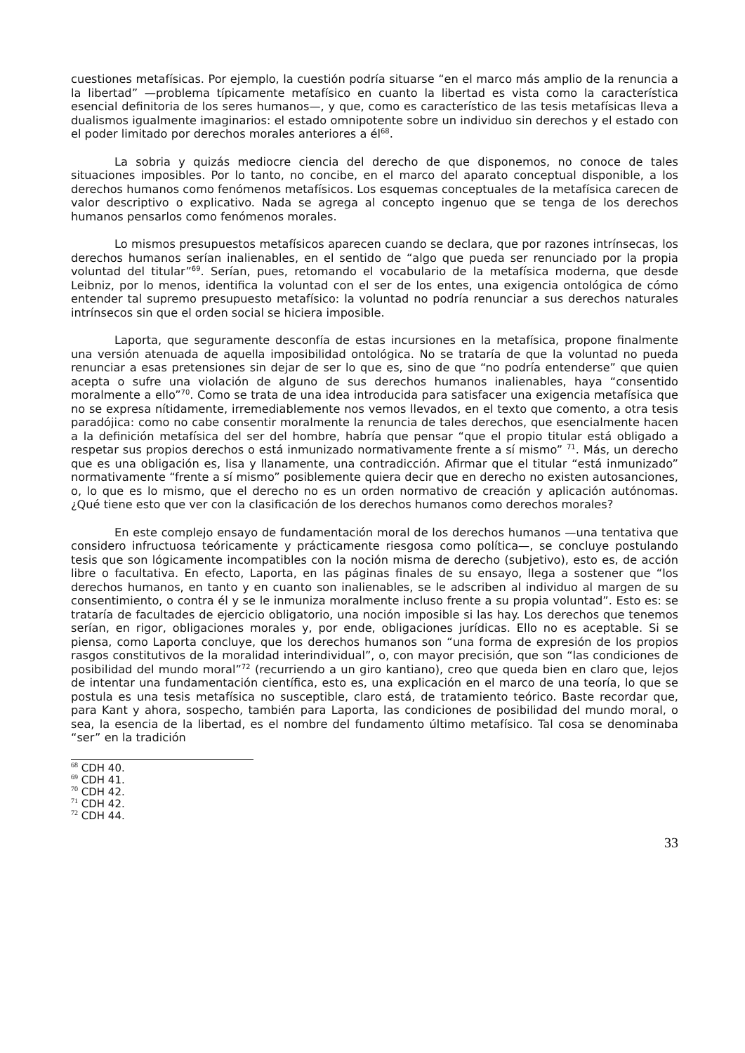cuestiones metafísicas. Por ejemplo, la cuestión podría situarse “en el marco más amplio de la renuncia a la libertad” —problema típicamente metafísico en cuanto la libertad es vista como la característica esencial definitoria de los seres humanos—, y que, como es característico de las tesis metafísicas lleva a dualismos igualmente imaginarios: el estado omnipotente sobre un individuo sin derechos y el estado con el poder limitado por derechos morales anteriores a él<sup>68</sup>.
La sobria y quizás mediocre ciencia del derecho de que disponemos, no conoce de tales situaciones imposibles. Por lo tanto, no concibe, en el marco del aparato conceptual disponible, a los derechos humanos como fenómenos metafísicos. Los esquemas conceptuales de la metafísica carecen de valor descriptivo o explicativo. Nada se agrega al concepto ingenuo que se tenga de los derechos humanos pensarlos como fenómenos morales.
Lo mismos presupuestos metafísicos aparecen cuando se declara, que por razones intrínsecas, los derechos humanos serían inalienables, en el sentido de “algo que pueda ser renunciado por la propia voluntad del titular”<sup>69</sup>. Serían, pues, retomando el vocabulario de la metafísica moderna, que desde Leibniz, por lo menos, identifica la voluntad con el ser de los entes, una exigencia ontológica de cómo entender tal supremo presupuesto metafísico: la voluntad no podría renunciar a sus derechos naturales intrínsecos sin que el orden social se hiciera imposible.
Laporta, que seguramente desconfía de estas incursiones en la metafísica, propone finalmente una versión atenuada de aquella imposibilidad ontológica. No se trataría de que la voluntad no pueda renunciar a esas pretensiones sin dejar de ser lo que es, sino de que “no podría entenderse” que quien acepta o sufre una violación de alguno de sus derechos humanos inalienables, haya “consentido moralmente a ello”<sup>70</sup>. Como se trata de una idea introducida para satisfacer una exigencia metafísica que no se expresa nítidamente, irremediablemente nos vemos llevados, en el texto que comento, a otra tesis paradójica: como no cabe consentir moralmente la renuncia de tales derechos, que esencialmente hacen a la definición metafísica del ser del hombre, habría que pensar “que el propio titular está obligado a respetar sus propios derechos o está inmunizado normativamente frente a sí mismo” <sup>71</sup>. Más, un derecho que es una obligación es, lisa y llanamente, una contradicción. Afirmar que el titular “está inmunizado” normativamente “frente a sí mismo” posiblemente quiera decir que en derecho no existen autosanciones, o, lo que es lo mismo, que el derecho no es un orden normativo de creación y aplicación autónomas. ¿Qué tiene esto que ver con la clasificación de los derechos humanos como derechos morales?
En este complejo ensayo de fundamentación moral de los derechos humanos —una tentativa que considero infructuosa teóricamente y prácticamente riesgosa como política—, se concluye postulando tesis que son lógicamente incompatibles con la noción misma de derecho (subjetivo), esto es, de acción libre o facultativa. En efecto, Laporta, en las páginas finales de su ensayo, llega a sostener que “los derechos humanos, en tanto y en cuanto son inalienables, se le adscriben al individuo al margen de su consentimiento, o contra él y se le inmuniza moralmente incluso frente a su propia voluntad”. Esto es: se trataría de facultades de ejercicio obligatorio, una noción imposible si las hay. Los derechos que tenemos serían, en rigor, obligaciones morales y, por ende, obligaciones jurídicas. Ello no es aceptable. Si se piensa, como Laporta concluye, que los derechos humanos son “una forma de expresión de los propios rasgos constitutivos de la moralidad interindividual”, o, con mayor precisión, que son “las condiciones de posibilidad del mundo moral”<sup>72</sup> (recurriendo a un giro kantiano), creo que queda bien en claro que, lejos de intentar una fundamentación científica, esto es, una explicación en el marco de una teoría, lo que se postula es una tesis metafísica no susceptible, claro está, de tratamiento teórico. Baste recordar que, para Kant y ahora, sospecho, también para Laporta, las condiciones de posibilidad del mundo moral, o sea, la esencia de la libertad, es el nombre del fundamento último metafísico. Tal cosa se denominaba “ser” en la tradición
<sup>68</sup> CDH 40.
<sup>69</sup> CDH 41.
<sup>70</sup> CDH 42.
<sup>71</sup> CDH 42.
<sup>72</sup> CDH 44.
33